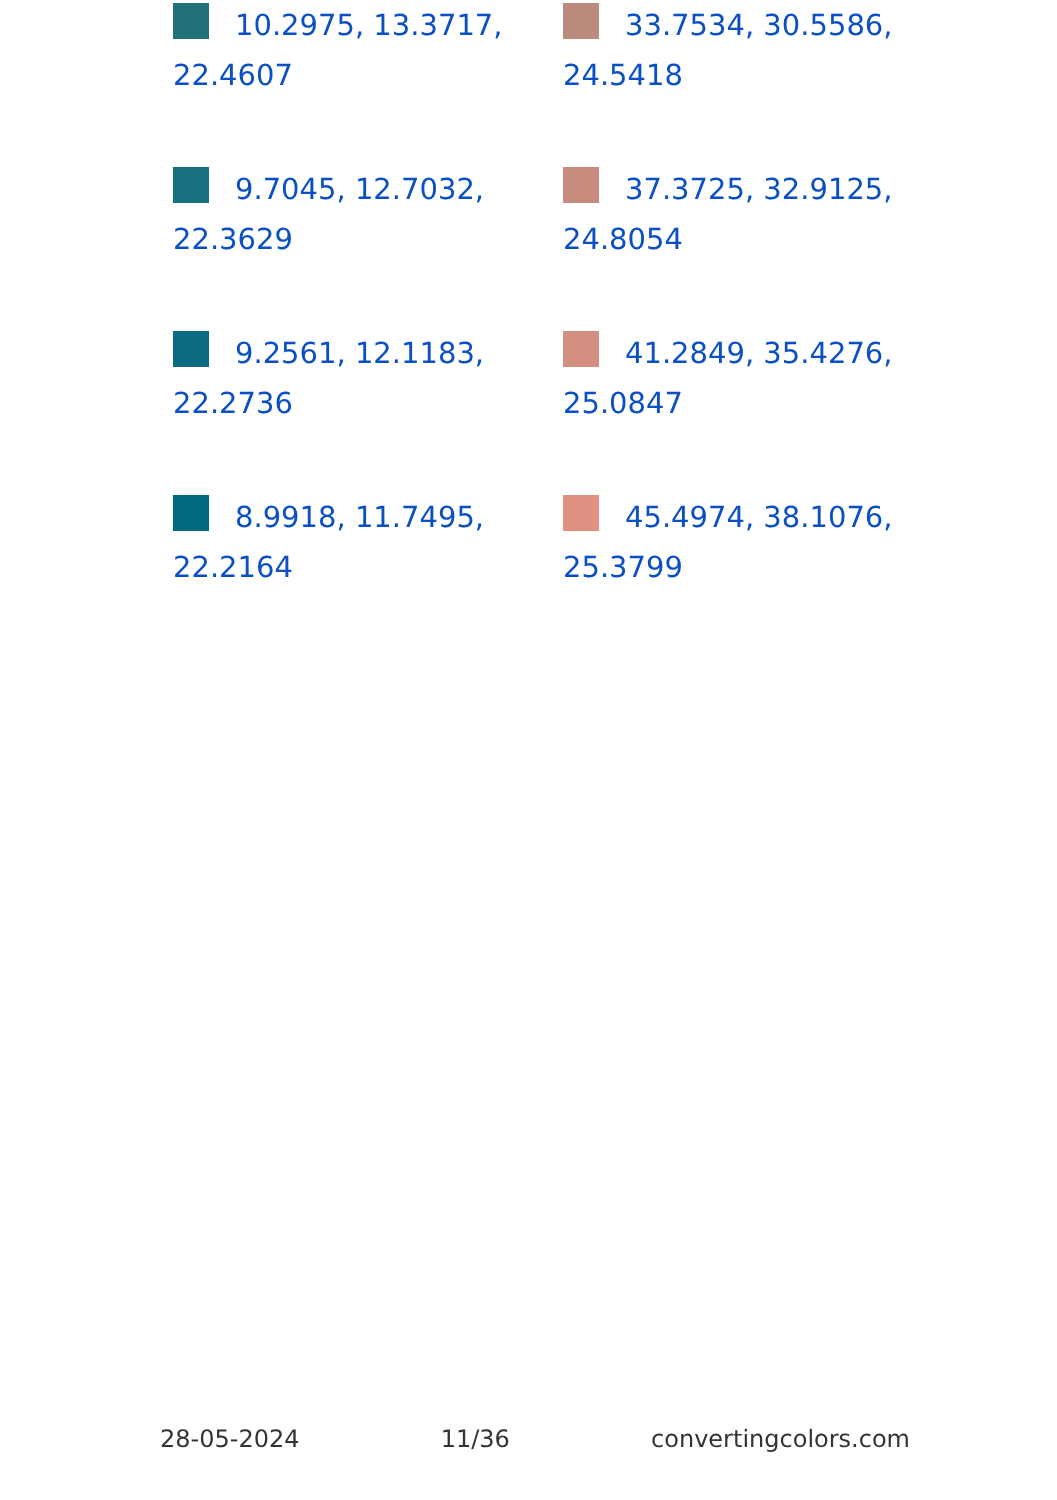10.2975, 13.3717, 22.4607
33.7534, 30.5586, 24.5418
9.7045, 12.7032, 22.3629
37.3725, 32.9125, 24.8054
9.2561, 12.1183, 22.2736
41.2849, 35.4276, 25.0847
8.9918, 11.7495, 22.2164
45.4974, 38.1076, 25.3799
28-05-2024 11/36 convertingcolors.com